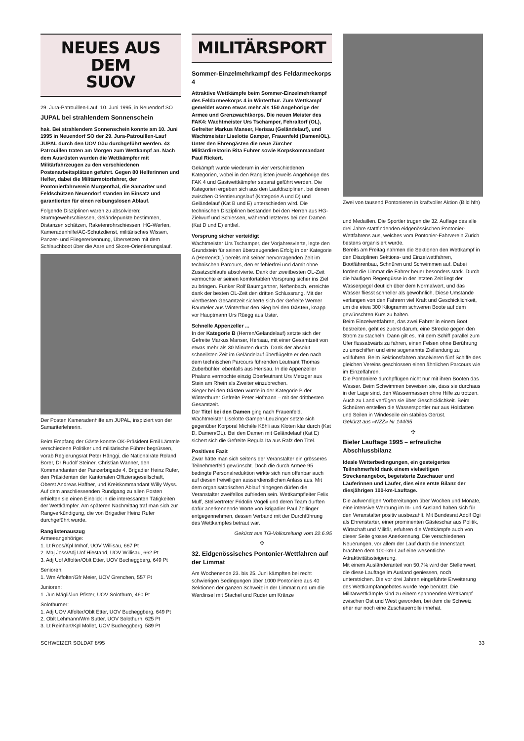NEUES AUS DEM
SUOV
29. Jura-Patrouillen-Lauf, 10. Juni 1995, in Neuendorf SO
JUPAL bei strahlendem Sonnenschein
hak. Bei strahlendem Sonnenschein konnte am 10. Juni 1995 in Neuendorf SO der 29. Jura-Patrouillen-Lauf JUPAL durch den UOV Gäu durchgeführt werden. 43 Patrouillen traten am Morgen zum Wettkampf an. Nach dem Ausrüsten wurden die Wettkämpfer mit Militärfahrzeugen zu den verschiedenen Postenarbeitsplätzen geführt. Gegen 80 Helferinnen und Helfer, dabei die Militärmotorfahrer, der Pontonierfahrverein Murgenthal, die Samariter und Feldschützen Neuendorf standen im Einsatz und garantierten für einen reibungslosen Ablauf.
Folgende Disziplinen waren zu absolvieren: Sturmgewehrschiessen, Geländepunkte bestimmen, Distanzen schätzen, Raketenrohrschiessen, HG-Werfen, Kameradenhilfe/AC-Schutzdienst, militärisches Wissen, Panzer- und Fliegererkennung, Übersetzen mit dem Schlauchboot über die Aare und Skore-Orientierungslauf.
Der Posten Kameradenhilfe am JUPAL, inspiziert von der Samariterlehrerin.
Beim Empfang der Gäste konnte OK-Präsident Emil Lämmle verschiedene Politiker und militärische Führer begrüssen, vorab Regierungsrat Peter Hänggi, die Nationalräte Roland Borer, Dr Rudolf Steiner, Christian Wanner, den Kommandanten der Panzerbrigade 4, Brigadier Heinz Rufer, den Präsidenten der Kantonalen Offiziersgesellschaft, Oberst Andreas Haffner, und Kreiskommandant Willy Wyss. Auf dem anschliessenden Rundgang zu allen Posten erhielten sie einen Einblick in die interessanten Tätigkeiten der Wettkämpfer. Am späteren Nachmittag traf man sich zur Rangverkündigung, die von Brigadier Heinz Rufer durchgeführt wurde.
Ranglistenauszug
Armeeangehörige:
1. Lt Roos/Kpl Imhof, UOV Willisau, 667 Pt
2. Maj Joss/Adj Uof Hiestand, UOV Willisau, 662 Pt
3. Adj Uof Affolter/Oblt Etter, UOV Bucheggberg, 649 Pt
Senioren:
1. Wm Affolter/Gfr Meier, UOV Grenchen, 557 Pt
Junioren:
1. Jun Mägli/Jun Pfister, UOV Solothurn, 460 Pt
Solothurner:
1. Adj UOV Affolter/Oblt Etter, UOV Bucheggberg, 649 Pt
2. Oblt Lehmann/Wm Sutter, UOV Solothurn, 625 Pt
3. Lt Reinhart/Kpl Mollet, UOV Bucheggberg, 589 Pt
MILITÄRSPORT
Sommer-Einzelmehrkampf des Feldarmeekorps 4
Attraktive Wettkämpfe beim Sommer-Einzelmehrkampf des Feldarmeekorps 4 in Winterthur. Zum Wettkampf gemeldet waren etwas mehr als 150 Angehörige der Armee und Grenzwachtkorps. Die neuen Meister des FAK4: Wachtmeister Urs Tschamper, Fehraltorf (OL), Gefreiter Markus Manser, Herisau (Geländelauf), und Wachtmeister Liselotte Gamper, Frauenfeld (Damen/OL). Unter den Ehrengästen die neue Zürcher Militärdirektorin Rita Fuhrer sowie Korpskommandant Paul Rickert.
Gekämpft wurde wiederum in vier verschiedenen Kategorien, wobei in den Ranglisten jeweils Angehörige des FAK 4 und Gastwettkämpfer separat geführt werden. Die Kategorien ergeben sich aus den Laufdisziplinen, bei denen zwischen Orientierungslauf (Kategorie A und D) und Geländelauf (Kat B und E) unterschieden wird. Die technischen Disziplinen bestanden bei den Herren aus HG-Zielwurf und Schiessen, während letzteres bei den Damen (Kat D und E) entfiel.
Vorsprung sicher verteidigt
Wachtmeister Urs Tschamper, der Vorjahresvierte, legte den Grundstein für seinen überzeugenden Erfolg in der Kategorie A (Herren/OL) bereits mit seiner hervorragenden Zeit im technischen Parcours, den er fehlerfrei und damit ohne Zusatzschlaufe absolvierte. Dank der zweitbesten OL-Zeit vermochte er seinen komfortablen Vorsprung sicher ins Ziel zu bringen. Funker Rolf Baumgartner, Neftenbach, erreichte dank der besten OL-Zeit den dritten Schlussrang. Mit der viertbesten Gesamtzeit sicherte sich der Gefreite Werner Baumeler aus Winterthur den Sieg bei den Gästen, knapp vor Hauptmann Urs Rüegg aus Uster.
Schnelle Appenzeller ...
In der Kategorie B (Herren/Geländelauf) setzte sich der Gefreite Markus Manser, Herisau, mit einer Gesamtzeit von etwas mehr als 30 Minuten durch. Dank der absolut schnellsten Zeit im Geländelauf überflügelte er den nach dem technischen Parcours führenden Leutnant Thomas Zuberbühler, ebenfalls aus Herisau. In die Appenzeller Phalanx vermochte einzig Oberleutnant Urs Metzger aus Stein am Rhein als Zweiter einzubrechen.
Sieger bei den Gästen wurde in der Kategorie B der Winterthurer Gefreite Peter Hofmann – mit der drittbesten Gesamtzeit.
Der Titel bei den Damen ging nach Frauenfeld. Wachtmeister Liselotte Gamper-Leuzinger setzte sich gegenüber Korporal Michèle Köhli aus Kloten klar durch (Kat D, Damen/OL). Bei den Damen mit Geländelauf (Kat E) sichert sich die Gefreite Regula Ita aus Rafz den Titel.
Positives Fazit
Zwar hätte man sich seitens der Veranstalter ein grösseres Teilnehmerfeld gewünscht. Doch die durch Armee 95 bedingte Personalreduktion wirkte sich nun offenbar auch auf diesen freiwilligen ausserdienstlichen Anlass aus. Mit dem organisatorischen Ablauf hingegen dürfen die Veranstalter zweifellos zufrieden sein. Wettkampfleiter Felix Muff, Stellvertreter Fridolin Vögeli und deren Team durften dafür anerkennende Worte von Brigadier Paul Zollinger entgegennehmen, dessen Verband mit der Durchführung des Wettkampfes betraut war.
Gekürzt aus TG-Volkszeitung vom 22.6.95
✣
32. Eidgenössisches Pontonier-Wettfahren auf der Limmat
Am Wochenende 23. bis 25. Juni kämpften bei recht schwierigen Bedingungen über 1000 Pontoniere aus 40 Sektionen der ganzen Schweiz in der Limmat rund um die Werdinsel mit Stachel und Ruder um Kränze
Zwei von tausend Pontonieren in kraftvoller Aktion (Bild hfn)
und Medaillen. Die Sportler trugen die 32. Auflage des alle drei Jahre stattfindenden eidgenössischen Pontonier-Wettfahrens aus, welches vom Pontonier-Fahrverein Zürich bestens organisiert wurde.
Bereits am Freitag nahmen die Sektionen den Wettkampf in den Disziplinen Sektions- und Einzelwettfahren, Bootfährenbau, Schnüren und Schwimmen auf. Dabei fordert die Limmat die Fahrer heuer besonders stark. Durch die häufigen Regengüsse in der letzten Zeit liegt der Wasserpegel deutlich über dem Normalwert, und das Wasser fliesst schneller als gewöhnlich. Diese Umstände verlangen von den Fahrern viel Kraft und Geschicklichkeit, um die etwa 300 Kilogramm schweren Boote auf dem gewünschten Kurs zu halten.
Beim Einzelwettfahren, das zwei Fahrer in einem Boot bestreiten, geht es zuerst darum, eine Strecke gegen den Strom zu stacheln. Dann gilt es, mit dem Schiff parallel zum Ufer flussabwärts zu fahren, einen Felsen ohne Berührung zu umschiffen und eine sogenannte Ziellandung zu vollführen. Beim Sektionsfahren absolvieren fünf Schiffe des gleichen Vereins geschlossen einen ähnlichen Parcours wie im Einzelfahren.
Die Pontoniere durchpflügen nicht nur mit ihren Booten das Wasser. Beim Schwimmen beweisen sie, dass sie durchaus in der Lage sind, den Wassermassen ohne Hilfe zu trotzen. Auch zu Land verfügen sie über Geschicklichkeit. Beim Schnüren erstellen die Wassersportler nur aus Holzlatten und Seilen in Windeseile ein stabiles Gerüst.
Gekürzt aus «NZZ» Nr 144/95
✣
Bieler Lauftage 1995 – erfreuliche Abschlussbilanz
Ideale Wetterbedingungen, ein gesteigertes Teilnehmerfeld dank einem vielseitigen Streckenangebot, begeisterte Zuschauer und Läuferinnen und Läufer, dies eine erste Bilanz der diesjährigen 100-km-Lauftage.
Die aufwendigen Vorbereitungen über Wochen und Monate, eine intensive Werbung im In- und Ausland haben sich für den Veranstalter positiv ausbezahlt. Mit Bundesrat Adolf Ogi als Ehrenstarter, einer prominenten Gästeschar aus Politik, Wirtschaft und Militär, erfuhren die Wettkämpfe auch von dieser Seite grosse Anerkennung. Die verschiedenen Neuerungen, vor allem der Lauf durch die Innenstadt, brachten dem 100-km-Lauf eine wesentliche Attraktivitätssteigerung.
Mit einem Ausländeranteil von 50,7% wird der Stellenwert, die diese Lauftage im Ausland geniessen, noch unterstrichen. Die vor drei Jahren eingeführte Erweiterung des Wettkampfangebotes wurde rege benützt. Die Militärwettkämpfe sind zu einem spannenden Wettkampf zwischen Ost und West geworden, bei dem die Schweiz eher nur noch eine Zuschauerrolle innehat.
SCHWEIZER SOLDAT 8/95 33